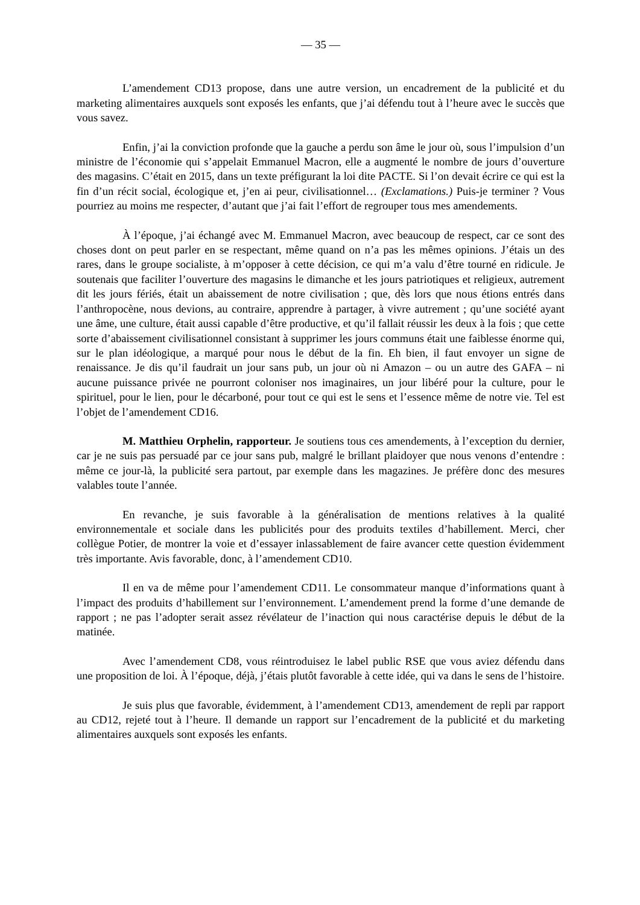— 35 —
L’amendement CD13 propose, dans une autre version, un encadrement de la publicité et du marketing alimentaires auxquels sont exposés les enfants, que j’ai défendu tout à l’heure avec le succès que vous savez.
Enfin, j’ai la conviction profonde que la gauche a perdu son âme le jour où, sous l’impulsion d’un ministre de l’économie qui s’appelait Emmanuel Macron, elle a augmenté le nombre de jours d’ouverture des magasins. C’était en 2015, dans un texte préfigurant la loi dite PACTE. Si l’on devait écrire ce qui est la fin d’un récit social, écologique et, j’en ai peur, civilisationnel… (Exclamations.) Puis-je terminer ? Vous pourriez au moins me respecter, d’autant que j’ai fait l’effort de regrouper tous mes amendements.
À l’époque, j’ai échangé avec M. Emmanuel Macron, avec beaucoup de respect, car ce sont des choses dont on peut parler en se respectant, même quand on n’a pas les mêmes opinions. J’étais un des rares, dans le groupe socialiste, à m’opposer à cette décision, ce qui m’a valu d’être tourné en ridicule. Je soutenais que faciliter l’ouverture des magasins le dimanche et les jours patriotiques et religieux, autrement dit les jours fériés, était un abaissement de notre civilisation ; que, dès lors que nous étions entrés dans l’anthropocène, nous devions, au contraire, apprendre à partager, à vivre autrement ; qu’une société ayant une âme, une culture, était aussi capable d’être productive, et qu’il fallait réussir les deux à la fois ; que cette sorte d’abaissement civilisationnel consistant à supprimer les jours communs était une faiblesse énorme qui, sur le plan idéologique, a marqué pour nous le début de la fin. Eh bien, il faut envoyer un signe de renaissance. Je dis qu’il faudrait un jour sans pub, un jour où ni Amazon – ou un autre des GAFA – ni aucune puissance privée ne pourront coloniser nos imaginaires, un jour libéré pour la culture, pour le spirituel, pour le lien, pour le décarboné, pour tout ce qui est le sens et l’essence même de notre vie. Tel est l’objet de l’amendement CD16.
M. Matthieu Orphelin, rapporteur. Je soutiens tous ces amendements, à l’exception du dernier, car je ne suis pas persuadé par ce jour sans pub, malgré le brillant plaidoyer que nous venons d’entendre : même ce jour-là, la publicité sera partout, par exemple dans les magazines. Je préfère donc des mesures valables toute l’année.
En revanche, je suis favorable à la généralisation de mentions relatives à la qualité environnementale et sociale dans les publicités pour des produits textiles d’habillement. Merci, cher collègue Potier, de montrer la voie et d’essayer inlassablement de faire avancer cette question évidemment très importante. Avis favorable, donc, à l’amendement CD10.
Il en va de même pour l’amendement CD11. Le consommateur manque d’informations quant à l’impact des produits d’habillement sur l’environnement. L’amendement prend la forme d’une demande de rapport ; ne pas l’adopter serait assez révélateur de l’inaction qui nous caractérise depuis le début de la matinée.
Avec l’amendement CD8, vous réintroduisez le label public RSE que vous aviez défendu dans une proposition de loi. À l’époque, déjà, j’étais plutôt favorable à cette idée, qui va dans le sens de l’histoire.
Je suis plus que favorable, évidemment, à l’amendement CD13, amendement de repli par rapport au CD12, rejeté tout à l’heure. Il demande un rapport sur l’encadrement de la publicité et du marketing alimentaires auxquels sont exposés les enfants.